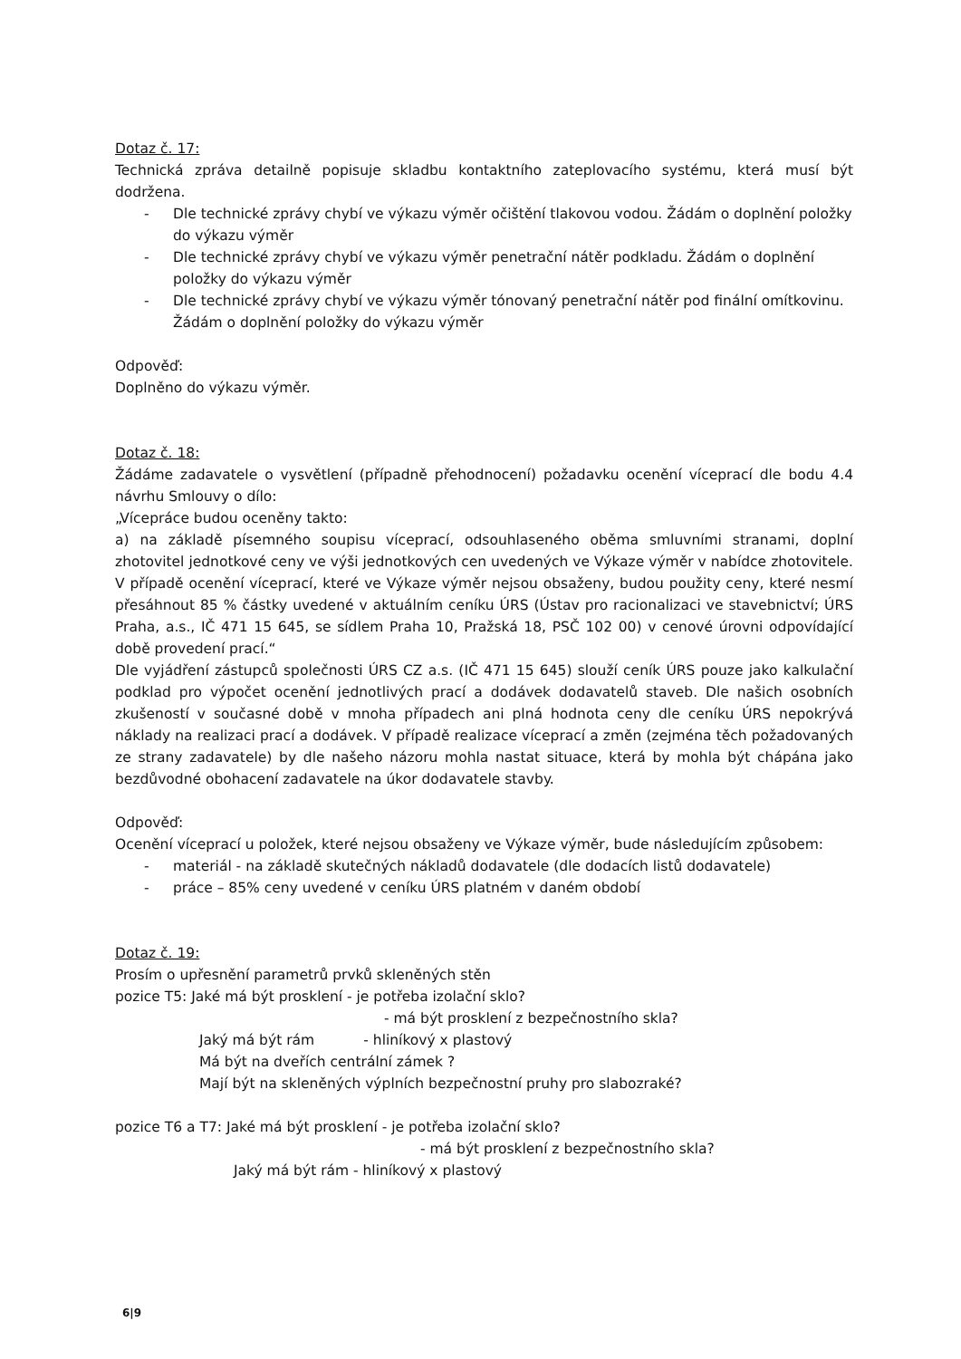Dotaz č. 17:
Technická zpráva detailně popisuje skladbu kontaktního zateplovacího systému, která musí být dodržena.
- Dle technické zprávy chybí ve výkazu výměr očištění tlakovou vodou. Žádám o doplnění položky do výkazu výměr
- Dle technické zprávy chybí ve výkazu výměr penetrační nátěr podkladu. Žádám o doplnění položky do výkazu výměr
- Dle technické zprávy chybí ve výkazu výměr tónovaný penetrační nátěr pod finální omítkovinu. Žádám o doplnění položky do výkazu výměr
Odpověď:
Doplněno do výkazu výměr.
Dotaz č. 18:
Žádáme zadavatele o vysvětlení (případně přehodnocení) požadavku ocenění víceprací dle bodu 4.4 návrhu Smlouvy o dílo:
„Vícepráce budou oceněny takto:
a) na základě písemného soupisu víceprací, odsouhlaseného oběma smluvními stranami, doplní zhotovitel jednotkové ceny ve výši jednotkových cen uvedených ve Výkaze výměr v nabídce zhotovitele. V případě ocenění víceprací, které ve Výkaze výměr nejsou obsaženy, budou použity ceny, které nesmí přesáhnout 85 % částky uvedené v aktuálním ceníku ÚRS (Ústav pro racionalizaci ve stavebnictví; ÚRS Praha, a.s., IČ 471 15 645, se sídlem Praha 10, Pražská 18, PSČ 102 00) v cenové úrovni odpovídající době provedení prací.“
Dle vyjádření zástupců společnosti ÚRS CZ a.s. (IČ 471 15 645) slouží ceník ÚRS pouze jako kalkulační podklad pro výpočet ocenění jednotlivých prací a dodávek dodavatelů staveb. Dle našich osobních zkušeností v současné době v mnoha případech ani plná hodnota ceny dle ceníku ÚRS nepokrývá náklady na realizaci prací a dodávek. V případě realizace víceprací a změn (zejména těch požadovaných ze strany zadavatele) by dle našeho názoru mohla nastat situace, která by mohla být chápána jako bezdůvodné obohacení zadavatele na úkor dodavatele stavby.
Odpověď:
Ocenění víceprací u položek, které nejsou obsaženy ve Výkaze výměr, bude následujícím způsobem:
- materiál - na základě skutečných nákladů dodavatele (dle dodacích listů dodavatele)
- práce – 85% ceny uvedené v ceníku ÚRS platném v daném období
Dotaz č. 19:
Prosím o upřesnění parametrů prvků skleněných stěn
pozice T5: Jaké má být prosklení - je potřeba izolační sklo?
- má být prosklení z bezpečnostního skla?
Jaký má být rám - hliníkový x plastový
Má být na dveřích centrální zámek ?
Mají být na skleněných výplních bezpečnostní pruhy pro slabozraké?
pozice T6 a T7: Jaké má být prosklení - je potřeba izolační sklo?
- má být prosklení z bezpečnostního skla?
Jaký má být rám - hliníkový x plastový
6|9